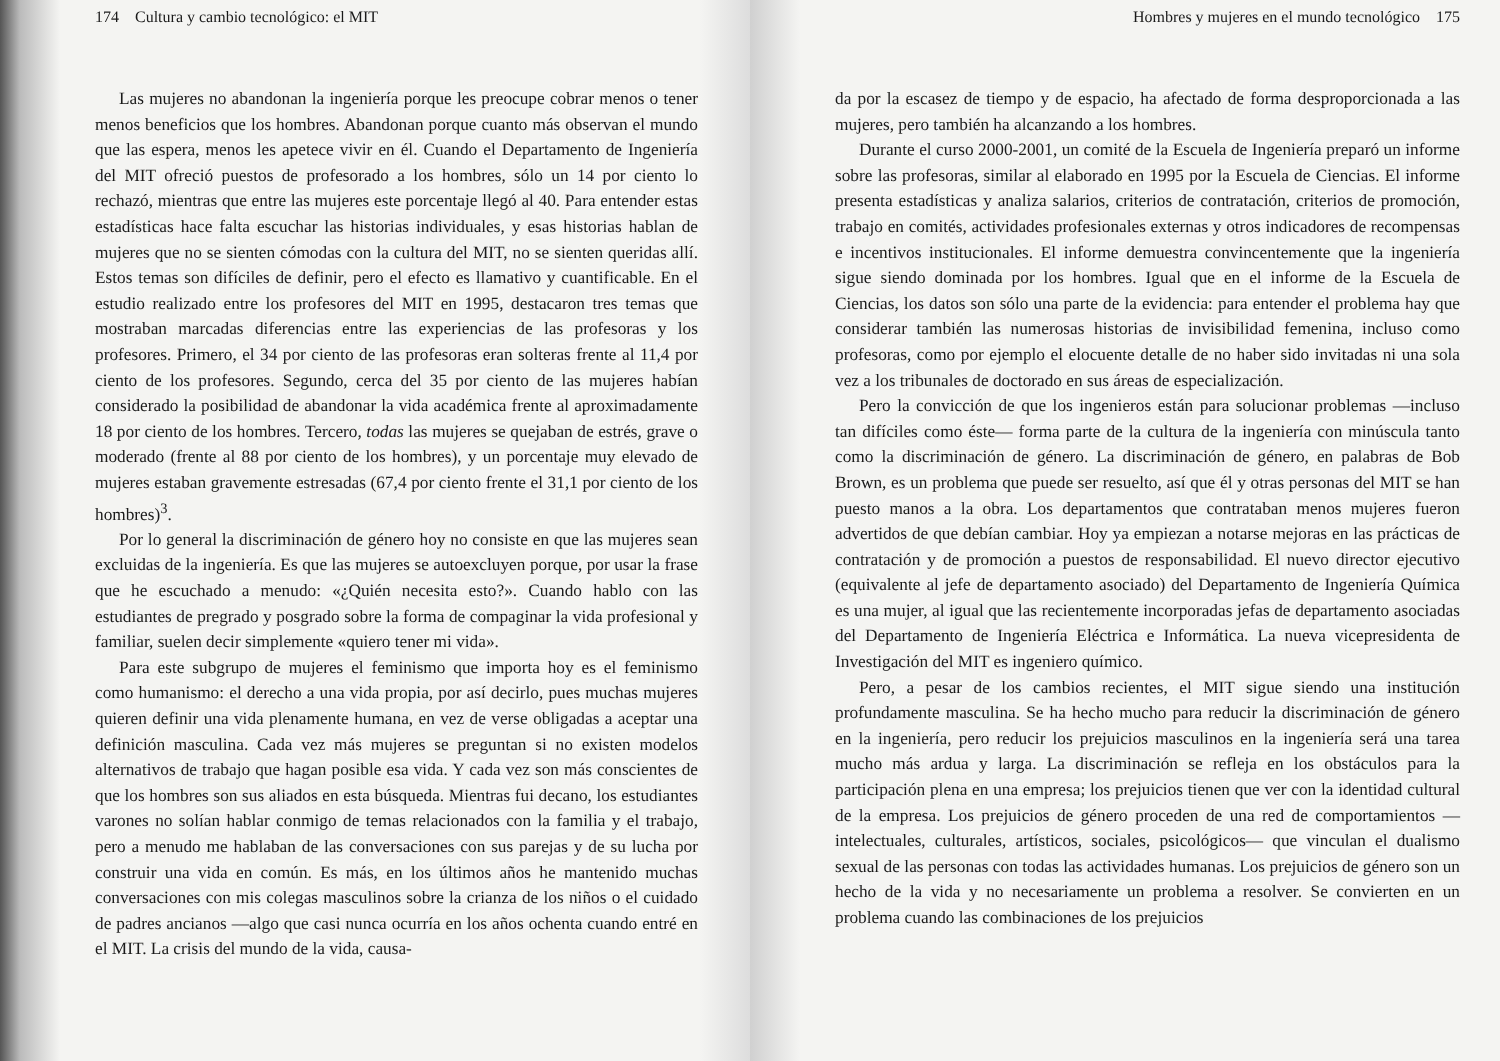174 Cultura y cambio tecnológico: el MIT
Las mujeres no abandonan la ingeniería porque les preocupe cobrar menos o tener menos beneficios que los hombres. Abandonan porque cuanto más observan el mundo que las espera, menos les apetece vivir en él. Cuando el Departamento de Ingeniería del MIT ofreció puestos de profesorado a los hombres, sólo un 14 por ciento lo rechazó, mientras que entre las mujeres este porcentaje llegó al 40. Para entender estas estadísticas hace falta escuchar las historias individuales, y esas historias hablan de mujeres que no se sienten cómodas con la cultura del MIT, no se sienten queridas allí. Estos temas son difíciles de definir, pero el efecto es llamativo y cuantificable. En el estudio realizado entre los profesores del MIT en 1995, destacaron tres temas que mostraban marcadas diferencias entre las experiencias de las profesoras y los profesores. Primero, el 34 por ciento de las profesoras eran solteras frente al 11,4 por ciento de los profesores. Segundo, cerca del 35 por ciento de las mujeres habían considerado la posibilidad de abandonar la vida académica frente al aproximadamente 18 por ciento de los hombres. Tercero, todas las mujeres se quejaban de estrés, grave o moderado (frente al 88 por ciento de los hombres), y un porcentaje muy elevado de mujeres estaban gravemente estresadas (67,4 por ciento frente el 31,1 por ciento de los hombres)<sup>3</sup>.
Por lo general la discriminación de género hoy no consiste en que las mujeres sean excluidas de la ingeniería. Es que las mujeres se autoexcluyen porque, por usar la frase que he escuchado a menudo: «¿Quién necesita esto?». Cuando hablo con las estudiantes de pregrado y posgrado sobre la forma de compaginar la vida profesional y familiar, suelen decir simplemente «quiero tener mi vida».
Para este subgrupo de mujeres el feminismo que importa hoy es el feminismo como humanismo: el derecho a una vida propia, por así decirlo, pues muchas mujeres quieren definir una vida plenamente humana, en vez de verse obligadas a aceptar una definición masculina. Cada vez más mujeres se preguntan si no existen modelos alternativos de trabajo que hagan posible esa vida. Y cada vez son más conscientes de que los hombres son sus aliados en esta búsqueda. Mientras fui decano, los estudiantes varones no solían hablar conmigo de temas relacionados con la familia y el trabajo, pero a menudo me hablaban de las conversaciones con sus parejas y de su lucha por construir una vida en común. Es más, en los últimos años he mantenido muchas conversaciones con mis colegas masculinos sobre la crianza de los niños o el cuidado de padres ancianos —algo que casi nunca ocurría en los años ochenta cuando entré en el MIT. La crisis del mundo de la vida, causa-
Hombres y mujeres en el mundo tecnológico 175
da por la escasez de tiempo y de espacio, ha afectado de forma desproporcionada a las mujeres, pero también ha alcanzando a los hombres.
Durante el curso 2000-2001, un comité de la Escuela de Ingeniería preparó un informe sobre las profesoras, similar al elaborado en 1995 por la Escuela de Ciencias. El informe presenta estadísticas y analiza salarios, criterios de contratación, criterios de promoción, trabajo en comités, actividades profesionales externas y otros indicadores de recompensas e incentivos institucionales. El informe demuestra convincentemente que la ingeniería sigue siendo dominada por los hombres. Igual que en el informe de la Escuela de Ciencias, los datos son sólo una parte de la evidencia: para entender el problema hay que considerar también las numerosas historias de invisibilidad femenina, incluso como profesoras, como por ejemplo el elocuente detalle de no haber sido invitadas ni una sola vez a los tribunales de doctorado en sus áreas de especialización.
Pero la convicción de que los ingenieros están para solucionar problemas —incluso tan difíciles como éste— forma parte de la cultura de la ingeniería con minúscula tanto como la discriminación de género. La discriminación de género, en palabras de Bob Brown, es un problema que puede ser resuelto, así que él y otras personas del MIT se han puesto manos a la obra. Los departamentos que contrataban menos mujeres fueron advertidos de que debían cambiar. Hoy ya empiezan a notarse mejoras en las prácticas de contratación y de promoción a puestos de responsabilidad. El nuevo director ejecutivo (equivalente al jefe de departamento asociado) del Departamento de Ingeniería Química es una mujer, al igual que las recientemente incorporadas jefas de departamento asociadas del Departamento de Ingeniería Eléctrica e Informática. La nueva vicepresidenta de Investigación del MIT es ingeniero químico.
Pero, a pesar de los cambios recientes, el MIT sigue siendo una institución profundamente masculina. Se ha hecho mucho para reducir la discriminación de género en la ingeniería, pero reducir los prejuicios masculinos en la ingeniería será una tarea mucho más ardua y larga. La discriminación se refleja en los obstáculos para la participación plena en una empresa; los prejuicios tienen que ver con la identidad cultural de la empresa. Los prejuicios de género proceden de una red de comportamientos —intelectuales, culturales, artísticos, sociales, psicológicos— que vinculan el dualismo sexual de las personas con todas las actividades humanas. Los prejuicios de género son un hecho de la vida y no necesariamente un problema a resolver. Se convierten en un problema cuando las combinaciones de los prejuicios